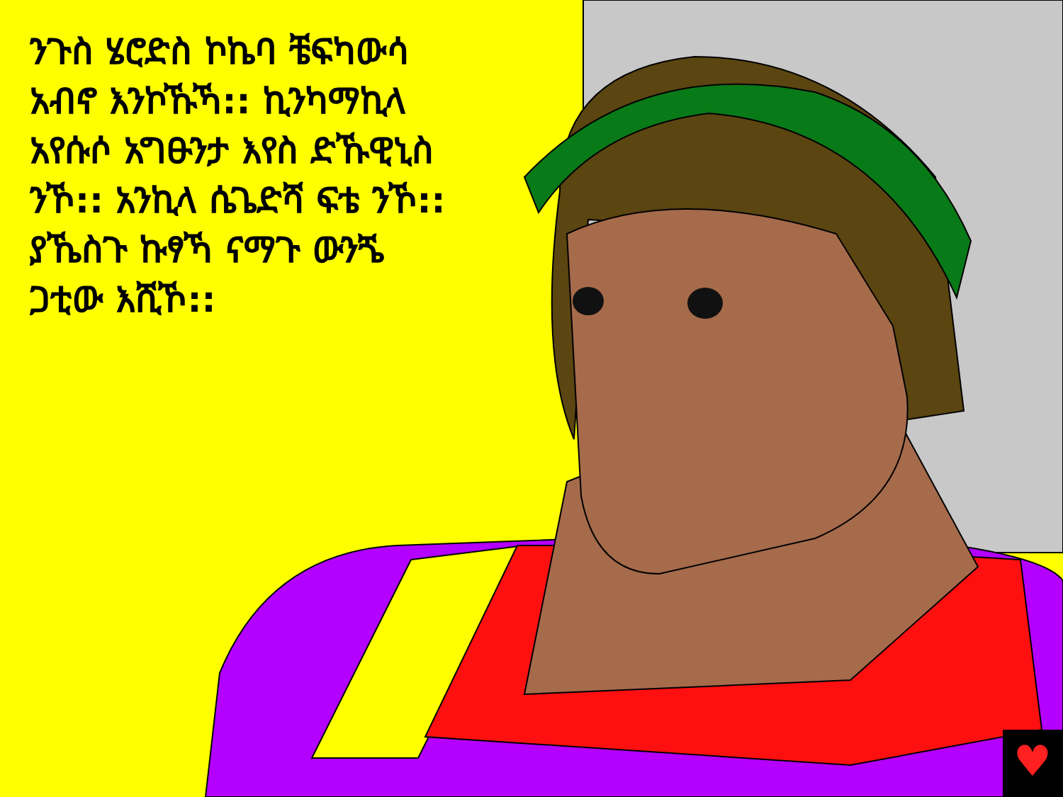♥
ንጉስ ሄሮድስ ኮኬባ ቼፍካውሳ አብኖ እንኮኹኻ:: ኪንካማኪላ አየሱሶ አግፁንታ እየስ ድኹዊኒስ ንኾ:: አንኪላ ሴጌድሻ ፍቴ ንኾ:: ያኼስጉ ኩፃኻ ናማጉ ውንጜ ጋቲው እሺኾ::